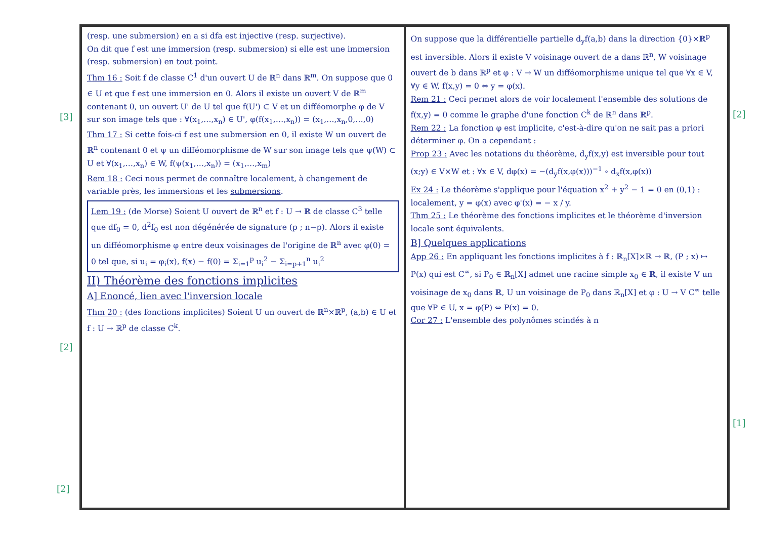[3]
[2]
[2]
[2]
[1]
(resp. une submersion) en a si dfa est injective (resp. surjective).
On dit que f est une immersion (resp. submersion) si elle est une immersion (resp. submersion) en tout point.
Thm 16 : Soit f de classe C<sup>1</sup> d'un ouvert U de ℝ<sup>n</sup> dans ℝ<sup>m</sup>. On suppose que 0 ∈ U et que f est une immersion en 0. Alors il existe un ouvert V de ℝ<sup>m</sup> contenant 0, un ouvert U' de U tel que f(U') ⊂ V et un difféomorphe φ de V sur son image tels que : ∀(x<sub>1</sub>,…,x<sub>n</sub>) ∈ U', φ(f(x<sub>1</sub>,…,x<sub>n</sub>)) = (x<sub>1</sub>,…,x<sub>n</sub>,0,…,0)
Thm 17 : Si cette fois-ci f est une submersion en 0, il existe W un ouvert de ℝ<sup>n</sup> contenant 0 et ψ un difféomorphisme de W sur son image tels que ψ(W) ⊂ U et ∀(x<sub>1</sub>,…,x<sub>n</sub>) ∈ W, f(ψ(x<sub>1</sub>,…,x<sub>n</sub>)) = (x<sub>1</sub>,…,x<sub>m</sub>)
Rem 18 : Ceci nous permet de connaître localement, à changement de variable près, les immersions et les submersions.
Lem 19 : (de Morse) Soient U ouvert de ℝ<sup>n</sup> et f : U → ℝ de classe C<sup>3</sup> telle que df<sub>0</sub> = 0, d<sup>2</sup>f<sub>0</sub> est non dégénérée de signature (p ; n−p). Alors il existe un difféomorphisme φ entre deux voisinages de l'origine de ℝ<sup>n</sup> avec φ(0) = 0 tel que, si u<sub>i</sub> = φ<sub>i</sub>(x), f(x) − f(0) = Σ<sub>i=1</sub><sup>p</sup> u<sub>i</sub><sup>2</sup> − Σ<sub>i=p+1</sub><sup>n</sup> u<sub>i</sub><sup>2</sup>
II) Théorème des fonctions implicites
A] Enoncé, lien avec l'inversion locale
Thm 20 : (des fonctions implicites) Soient U un ouvert de ℝ<sup>n</sup>×ℝ<sup>p</sup>, (a,b) ∈ U et f : U → ℝ<sup>p</sup> de classe C<sup>k</sup>.
On suppose que la différentielle partielle d<sub>y</sub>f(a,b) dans la direction {0}×ℝ<sup>p</sup> est inversible. Alors il existe V voisinage ouvert de a dans ℝ<sup>n</sup>, W voisinage ouvert de b dans ℝ<sup>p</sup> et φ : V → W un difféomorphisme unique tel que ∀x ∈ V, ∀y ∈ W, f(x,y) = 0 ⇔ y = φ(x).
Rem 21 : Ceci permet alors de voir localement l'ensemble des solutions de f(x,y) = 0 comme le graphe d'une fonction C<sup>k</sup> de ℝ<sup>n</sup> dans ℝ<sup>p</sup>.
Rem 22 : La fonction φ est implicite, c'est-à-dire qu'on ne sait pas a priori déterminer φ. On a cependant :
Prop 23 : Avec les notations du théorème, d<sub>y</sub>f(x,y) est inversible pour tout (x;y) ∈ V×W et : ∀x ∈ V, dφ(x) = −(d<sub>y</sub>f(x,φ(x)))<sup>−1</sup> ∘ d<sub>x</sub>f(x,φ(x))
Ex 24 : Le théorème s'applique pour l'équation x<sup>2</sup> + y<sup>2</sup> − 1 = 0 en (0,1) : localement, y = φ(x) avec φ'(x) = − x / y.
Thm 25 : Le théorème des fonctions implicites et le théorème d'inversion locale sont équivalents.
B] Quelques applications
App 26 : En appliquant les fonctions implicites à f : ℝ<sub>n</sub>[X]×ℝ → ℝ, (P ; x) ↦ P(x) qui est C<sup>∞</sup>, si P<sub>0</sub> ∈ ℝ<sub>n</sub>[X] admet une racine simple x<sub>0</sub> ∈ ℝ, il existe V un voisinage de x<sub>0</sub> dans ℝ, U un voisinage de P<sub>0</sub> dans ℝ<sub>n</sub>[X] et φ : U → V C<sup>∞</sup> telle que ∀P ∈ U, x = φ(P) ⇔ P(x) = 0.
Cor 27 : L'ensemble des polynômes scindés à n